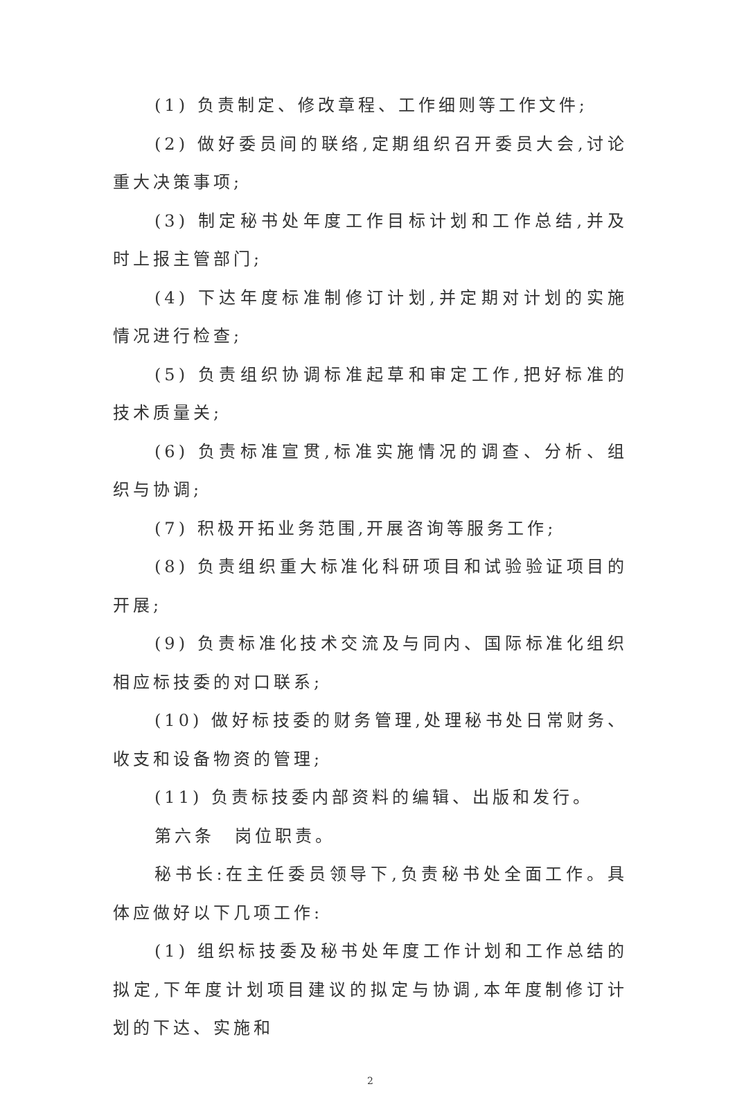(1) 负责制定、修改章程、工作细则等工作文件;
(2) 做好委员间的联络,定期组织召开委员大会,讨论重大决策事项;
(3) 制定秘书处年度工作目标计划和工作总结,并及时上报主管部门;
(4) 下达年度标准制修订计划,并定期对计划的实施情况进行检查;
(5) 负责组织协调标准起草和审定工作,把好标准的技术质量关;
(6) 负责标准宣贯,标准实施情况的调查、分析、组织与协调;
(7) 积极开拓业务范围,开展咨询等服务工作;
(8) 负责组织重大标准化科研项目和试验验证项目的开展;
(9) 负责标准化技术交流及与同内、国际标准化组织相应标技委的对口联系;
(10) 做好标技委的财务管理,处理秘书处日常财务、收支和设备物资的管理;
(11) 负责标技委内部资料的编辑、出版和发行。
第六条　岗位职责。
秘书长:在主任委员领导下,负责秘书处全面工作。具体应做好以下几项工作:
(1) 组织标技委及秘书处年度工作计划和工作总结的拟定,下年度计划项目建议的拟定与协调,本年度制修订计划的下达、实施和
2